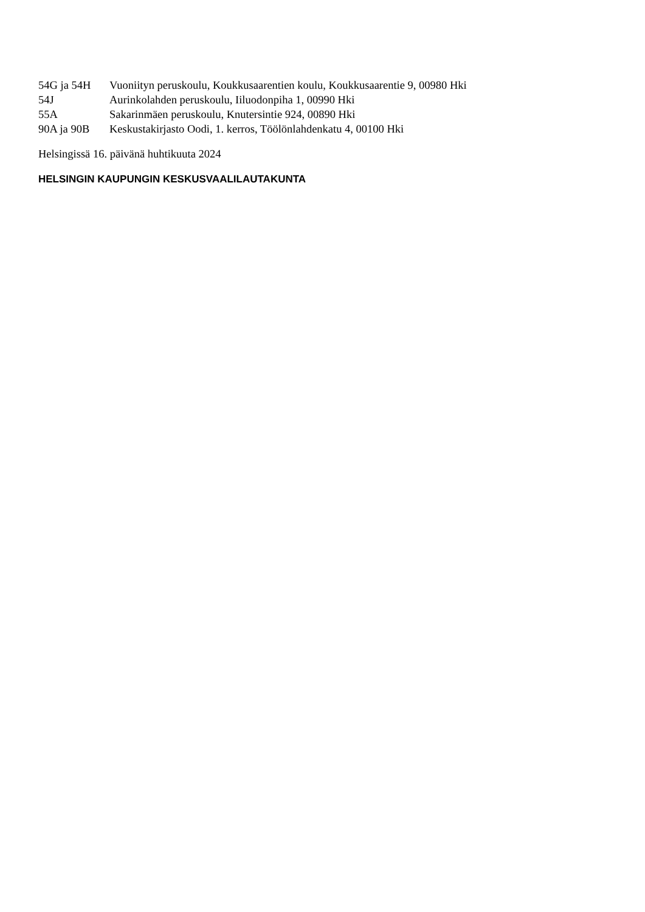| 54G ja 54H | Vuoniityn peruskoulu, Koukkusaarentien koulu, Koukkusaarentie 9, 00980 Hki |
| 54J | Aurinkolahden peruskoulu, Iiluodonpiha 1, 00990 Hki |
| 55A | Sakarinmäen peruskoulu, Knutersintie 924, 00890 Hki |
| 90A ja 90B | Keskustakirjasto Oodi, 1. kerros, Töölönlahdenkatu 4, 00100 Hki |
Helsingissä 16. päivänä huhtikuuta 2024
HELSINGIN KAUPUNGIN KESKUSVAALILAUTAKUNTA